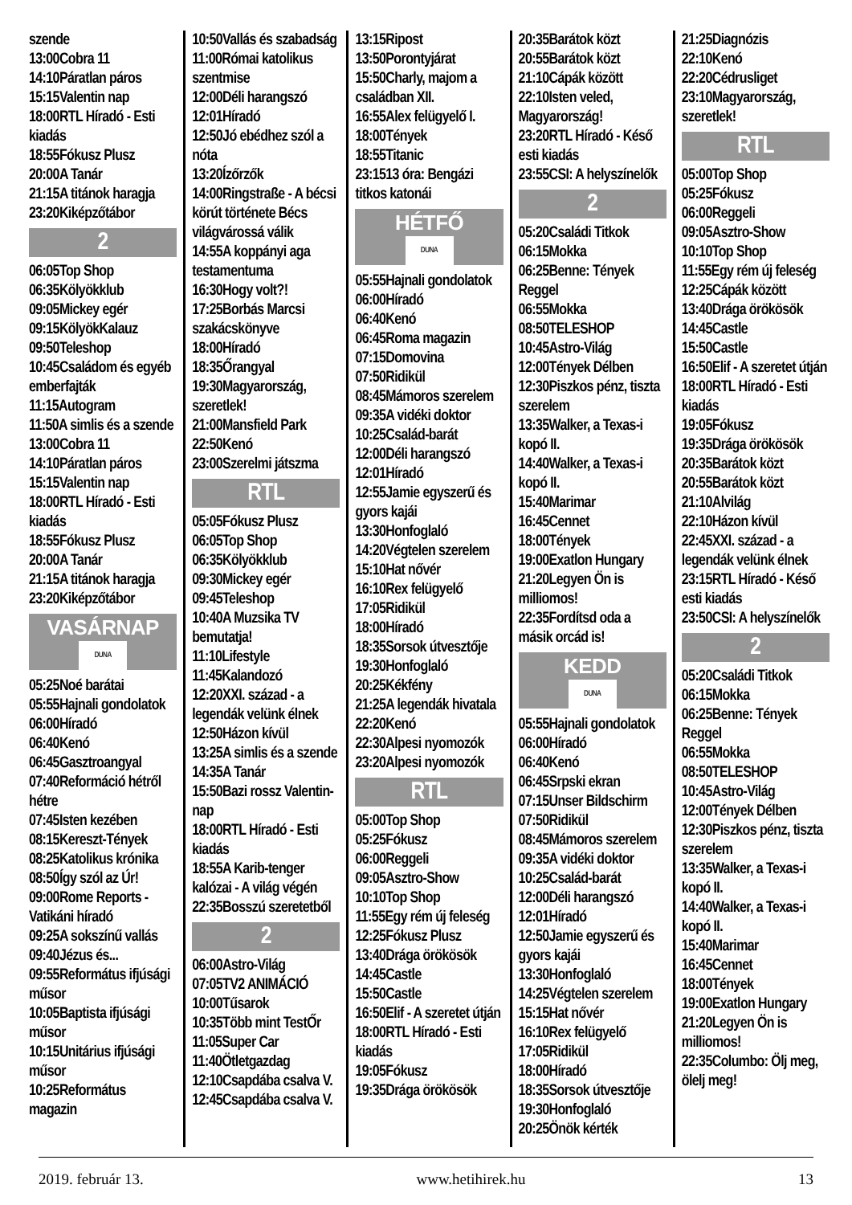szende
13:00Cobra 11
14:10Páratlan páros
15:15Valentin nap
18:00RTL Híradó - Esti kiadás
18:55Fókusz Plusz
20:00A Tanár
21:15A titánok haragja
23:20Kiképzőtábor
2
06:05Top Shop
06:35Kölyökklub
09:05Mickey egér
09:15KölyökKalauz
09:50Teleshop
10:45Családom és egyéb emberfajták
11:15Autogram
11:50A simlis és a szende
13:00Cobra 11
14:10Páratlan páros
15:15Valentin nap
18:00RTL Híradó - Esti kiadás
18:55Fókusz Plusz
20:00A Tanár
21:15A titánok haragja
23:20Kiképzőtábor
VASÁRNAP
DUNA
05:25Noé barátai
05:55Hajnali gondolatok
06:00Híradó
06:40Kenó
06:45Gasztroangyal
07:40Reformáció hétről hétre
07:45Isten kezében
08:15Kereszt-Tények
08:25Katolikus krónika
08:50Így szól az Úr!
09:00Rome Reports - Vatikáni híradó
09:25A sokszínű vallás
09:40Jézus és...
09:55Református ifjúsági műsor
10:05Baptista ifjúsági műsor
10:15Unitárius ifjúsági műsor
10:25Református magazin
10:50Vallás és szabadság
11:00Római katolikus szentmise
12:00Déli harangszó
12:01Híradó
12:50Jó ebédhez szól a nóta
13:20Ízőrzők
14:00Ringstraße - A bécsi körút története Bécs világvárossá válik
14:55A koppányi aga testamentuma
16:30Hogy volt?!
17:25Borbás Marcsi szakácskönyve
18:00Híradó
18:35Őrangyal
19:30Magyarország, szeretlek!
21:00Mansfield Park
22:50Kenó
23:00Szerelmi játszma
RTL
05:05Fókusz Plusz
06:05Top Shop
06:35Kölyökklub
09:30Mickey egér
09:45Teleshop
10:40A Muzsika TV bemutatja!
11:10Lifestyle
11:45Kalandozó
12:20XXI. század - a legendák velünk élnek
12:50Házon kívül
13:25A simlis és a szende
14:35A Tanár
15:50Bazi rossz Valentin-nap
18:00RTL Híradó - Esti kiadás
18:55A Karib-tenger kalózai - A világ végén
22:35Bosszú szeretetből
2
06:00Astro-Világ
07:05TV2 ANIMÁCIÓ
10:00Tűsarok
10:35Több mint TestŐr
11:05Super Car
11:40Ötletgazdag
12:10Csapdába csalva V.
12:45Csapdába csalva V.
13:15Ripost
13:50Porontyjárat
15:50Charly, majom a családban XII.
16:55Alex felügyelő I.
18:00Tények
18:55Titanic
23:1513 óra: Bengázi titkos katonái
HÉTFŐ
DUNA
05:55Hajnali gondolatok
06:00Híradó
06:40Kenó
06:45Roma magazin
07:15Domovina
07:50Ridikül
08:45Mámoros szerelem
09:35A vidéki doktor
10:25Család-barát
12:00Déli harangszó
12:01Híradó
12:55Jamie egyszerű és gyors kajái
13:30Honfoglaló
14:20Végtelen szerelem
15:10Hat nővér
16:10Rex felügyelő
17:05Ridikül
18:00Híradó
18:35Sorsok útvesztője
19:30Honfoglaló
20:25Kékfény
21:25A legendák hivatala
22:20Kenó
22:30Alpesi nyomozók
23:20Alpesi nyomozók
RTL
05:00Top Shop
05:25Fókusz
06:00Reggeli
09:05Asztro-Show
10:10Top Shop
11:55Egy rém új feleség
12:25Fókusz Plusz
13:40Drága örökösök
14:45Castle
15:50Castle
16:50Elif - A szeretet útján
18:00RTL Híradó - Esti kiadás
19:05Fókusz
19:35Drága örökösök
20:35Barátok közt
20:55Barátok közt
21:10Cápák között
22:10Isten veled, Magyarország!
23:20RTL Híradó - Késő esti kiadás
23:55CSI: A helyszínelők
2
05:20Családi Titkok
06:15Mokka
06:25Benne: Tények Reggel
06:55Mokka
08:50TELESHOP
10:45Astro-Világ
12:00Tények Délben
12:30Piszkos pénz, tiszta szerelem
13:35Walker, a Texas-i kopó II.
14:40Walker, a Texas-i kopó II.
15:40Marimar
16:45Cennet
18:00Tények
19:00Exatlon Hungary
21:20Legyen Ön is milliomos!
22:35Fordítsd oda a másik orcád is!
KEDD
DUNA
05:55Hajnali gondolatok
06:00Híradó
06:40Kenó
06:45Srpski ekran
07:15Unser Bildschirm
07:50Ridikül
08:45Mámoros szerelem
09:35A vidéki doktor
10:25Család-barát
12:00Déli harangszó
12:01Híradó
12:50Jamie egyszerű és gyors kajái
13:30Honfoglaló
14:25Végtelen szerelem
15:15Hat nővér
16:10Rex felügyelő
17:05Ridikül
18:00Híradó
18:35Sorsok útvesztője
19:30Honfoglaló
20:25Önök kérték
21:25Diagnózis
22:10Kenó
22:20Cédrusliget
23:10Magyarország, szeretlek!
RTL
05:00Top Shop
05:25Fókusz
06:00Reggeli
09:05Asztro-Show
10:10Top Shop
11:55Egy rém új feleség
12:25Cápák között
13:40Drága örökösök
14:45Castle
15:50Castle
16:50Elif - A szeretet útján
18:00RTL Híradó - Esti kiadás
19:05Fókusz
19:35Drága örökösök
20:35Barátok közt
20:55Barátok közt
21:10Alvilág
22:10Házon kívül
22:45XXI. század - a legendák velünk élnek
23:15RTL Híradó - Késő esti kiadás
23:50CSI: A helyszínelők
2
05:20Családi Titkok
06:15Mokka
06:25Benne: Tények Reggel
06:55Mokka
08:50TELESHOP
10:45Astro-Világ
12:00Tények Délben
12:30Piszkos pénz, tiszta szerelem
13:35Walker, a Texas-i kopó II.
14:40Walker, a Texas-i kopó II.
15:40Marimar
16:45Cennet
18:00Tények
19:00Exatlon Hungary
21:20Legyen Ön is milliomos!
22:35Columbo: Ölj meg, ölelj meg!
2019. február 13. www.hetihirek.hu 13